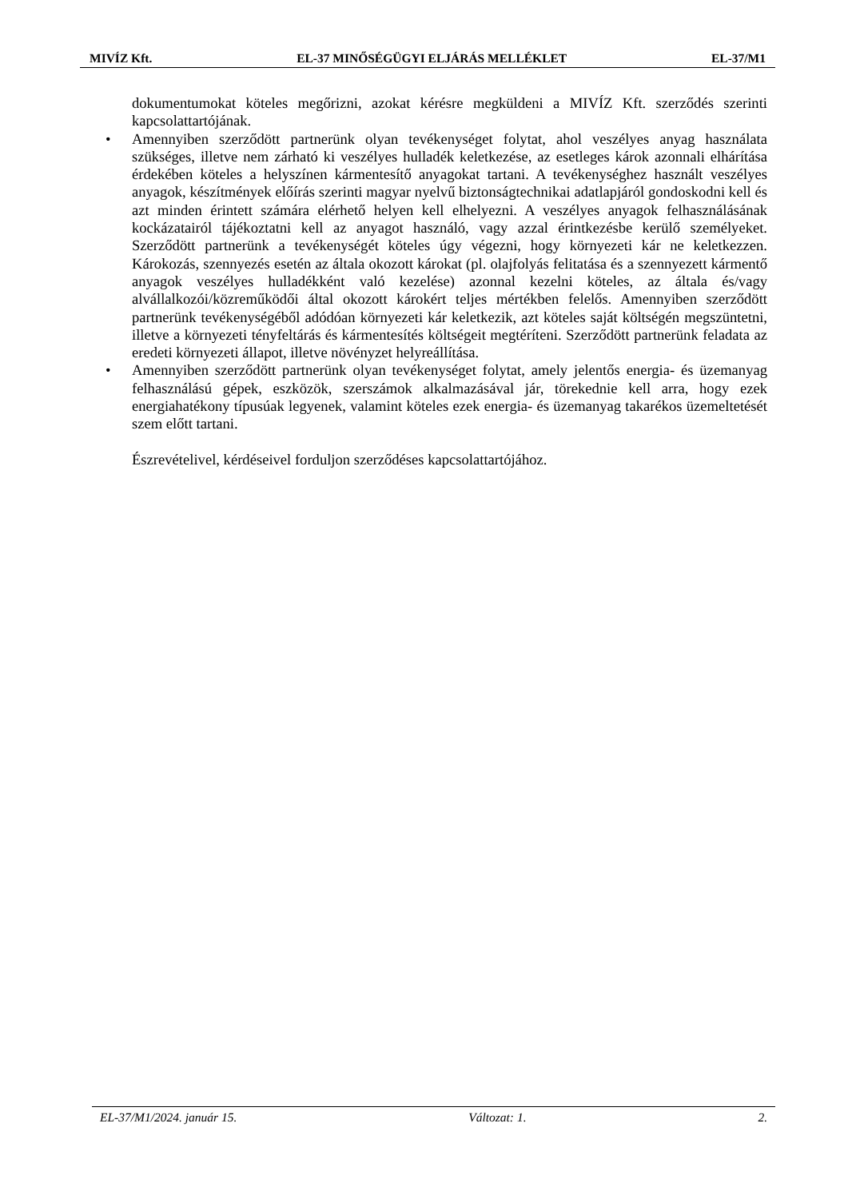MIVÍZ Kft. EL-37 MINŐSÉGÜGYI ELJÁRÁS MELLÉKLET EL-37/M1
dokumentumokat köteles megőrizni, azokat kérésre megküldeni a MIVÍZ Kft. szerződés szerinti kapcsolattartójának.
• Amennyiben szerződött partnerünk olyan tevékenységet folytat, ahol veszélyes anyag használata szükséges, illetve nem zárható ki veszélyes hulladék keletkezése, az esetleges károk azonnali elhárítása érdekében köteles a helyszínen kármentesítő anyagokat tartani. A tevékenységhez használt veszélyes anyagok, készítmények előírás szerinti magyar nyelvű biztonságtechnikai adatlapjáról gondoskodni kell és azt minden érintett számára elérhető helyen kell elhelyezni. A veszélyes anyagok felhasználásának kockázatairól tájékoztatni kell az anyagot használó, vagy azzal érintkezésbe kerülő személyeket. Szerződött partnerünk a tevékenységét köteles úgy végezni, hogy környezeti kár ne keletkezzen. Károkozás, szennyezés esetén az általa okozott károkat (pl. olajfolyás felitatása és a szennyezett kármentő anyagok veszélyes hulladékként való kezelése) azonnal kezelni köteles, az általa és/vagy alvállalkozói/közreműködői által okozott károkért teljes mértékben felelős. Amennyiben szerződött partnerünk tevékenységéből adódóan környezeti kár keletkezik, azt köteles saját költségén megszüntetni, illetve a környezeti tényfeltárás és kármentesítés költségeit megtéríteni. Szerződött partnerünk feladata az eredeti környezeti állapot, illetve növényzet helyreállítása.
• Amennyiben szerződött partnerünk olyan tevékenységet folytat, amely jelentős energia- és üzemanyag felhasználású gépek, eszközök, szerszámok alkalmazásával jár, törekednie kell arra, hogy ezek energiahatékony típusúak legyenek, valamint köteles ezek energia- és üzemanyag takarékos üzemeltetését szem előtt tartani.
Észrevételivel, kérdéseivel forduljon szerződéses kapcsolattartójához.
EL-37/M1/2024. január 15. Változat: 1. 2.